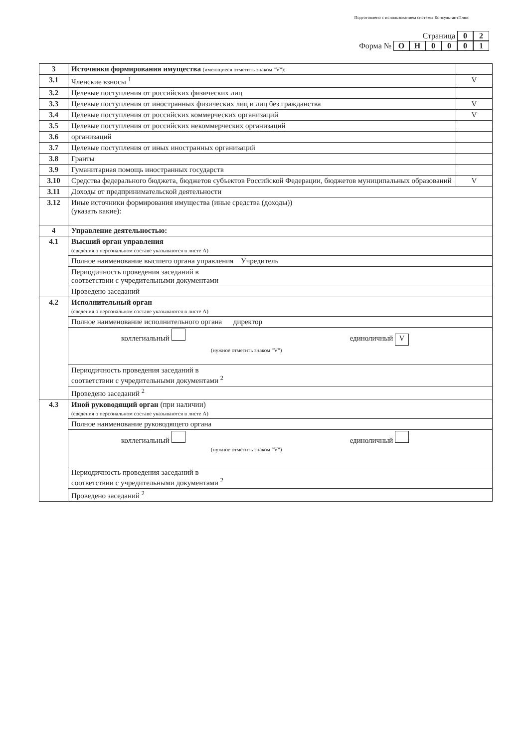Подготовлено с использованием системы КонсультантПлюс
Страница 0 2
Форма № ОН 0001
| 3 | Источники формирования имущества (имеющиеся отметить знаком "V"): | |
| 3.1 | Членские взносы <sup>1</sup> | V |
| 3.2 | Целевые поступления от российских физических лиц | |
| 3.3 | Целевые поступления от иностранных физических лиц и лиц без гражданства | V |
| 3.4 | Целевые поступления от российских коммерческих организаций | V |
| 3.5 | Целевые поступления от российских некоммерческих организаций | |
| 3.6 | организаций | |
| 3.7 | Целевые поступления от иных иностранных организаций | |
| 3.8 | Гранты | |
| 3.9 | Гуманитарная помощь иностранных государств | |
| 3.10 | Средства федерального бюджета, бюджетов субъектов Российской Федерации, бюджетов муниципальных образований | V |
| 3.11 | Доходы от предпринимательской деятельности | |
| 3.12 | Иные источники формирования имущества (иные средства (доходы)) (указать какие): | |
| 4 | Управление деятельностью: | |
| 4.1 | Высший орган управления (сведения о персональном составе указываются в листе А) | |
| | Полное наименование высшего органа управления Учредитель | |
| | Периодичность проведения заседаний в соответствии с учредительными документами | |
| | Проведено заседаний | |
| 4.2 | Исполнительный орган (сведения о персональном составе указываются в листе А) | |
| | Полное наименование исполнительного органа директор | |
| | коллегиальный единоличный V (нужное отметить знаком "V") | |
| | Периодичность проведения заседаний в соответствии с учредительными документами <sup>2</sup> | |
| | Проведено заседаний <sup>2</sup> | |
| 4.3 | Иной руководящий орган (при наличии) (сведения о персональном составе указываются в листе А) | |
| | Полное наименование руководящего органа | |
| | коллегиальный единоличный (нужное отметить знаком "V") | |
| | Периодичность проведения заседаний в соответствии с учредительными документами <sup>2</sup> | |
| | Проведено заседаний <sup>2</sup> | |